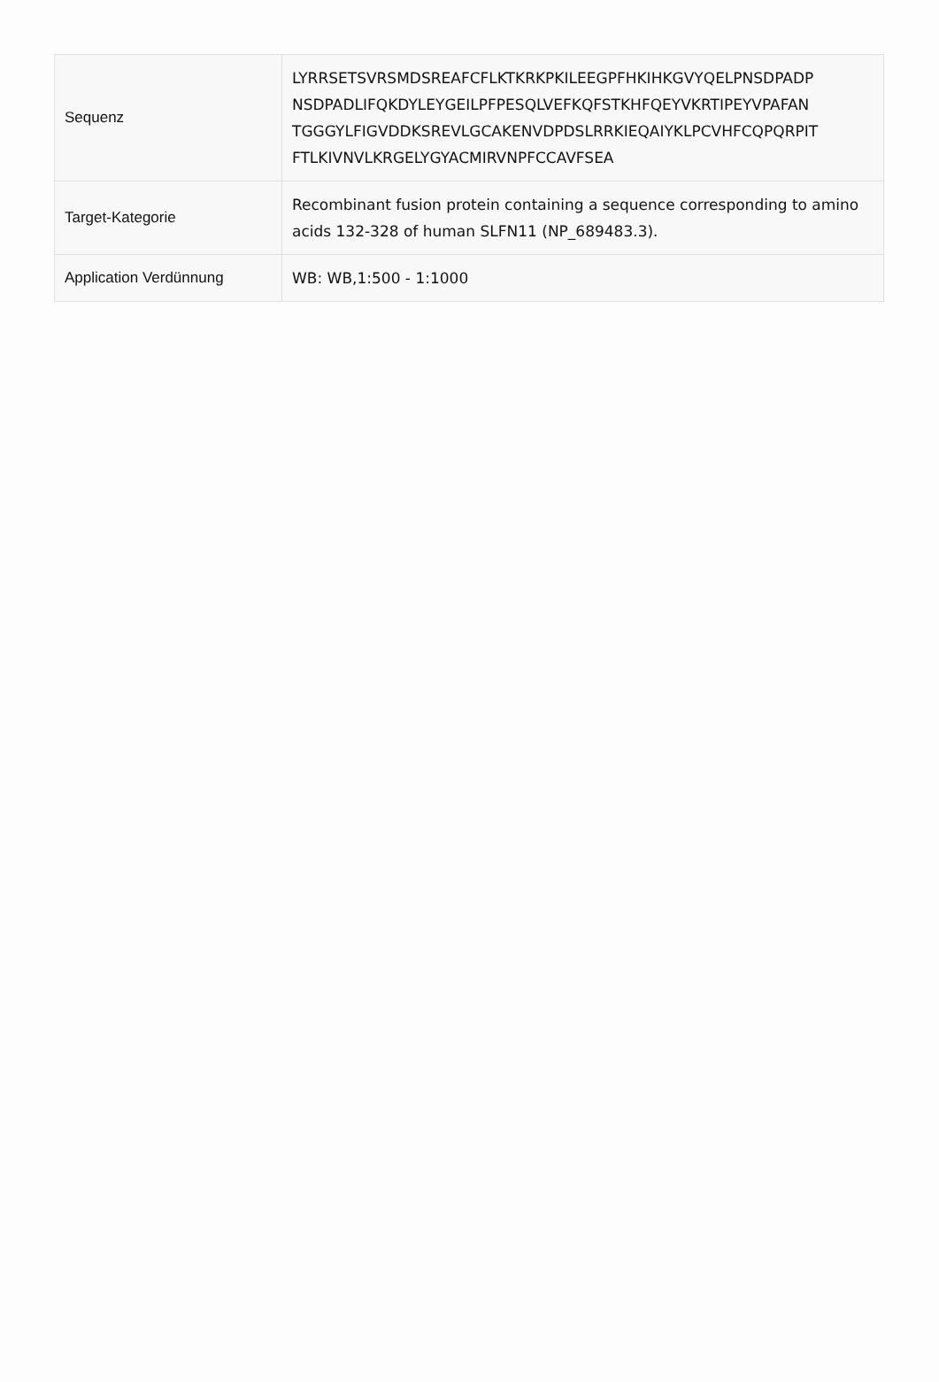| Sequenz | LYRRSETSVRSMDSREAFCFLKTKRKPKILEEGPFHKIHKGVYQELPNSDPADP NSDPADLIFQKDYLEYGEILPFPESQLVEFKQFSTKHFQEYVKRTIPEYVPAFAN TGGGYLFIGVDDKSREVLGCAKENVDPDSLRRKIEQAIYKLPCVHFCQPQRPIT FTLKIVNVLKRGELYGYACMIRVNPFCCAVFSEA |
| Target-Kategorie | Recombinant fusion protein containing a sequence corresponding to amino acids 132-328 of human SLFN11 (NP_689483.3). |
| Application Verdünnung | WB: WB,1:500 - 1:1000 |